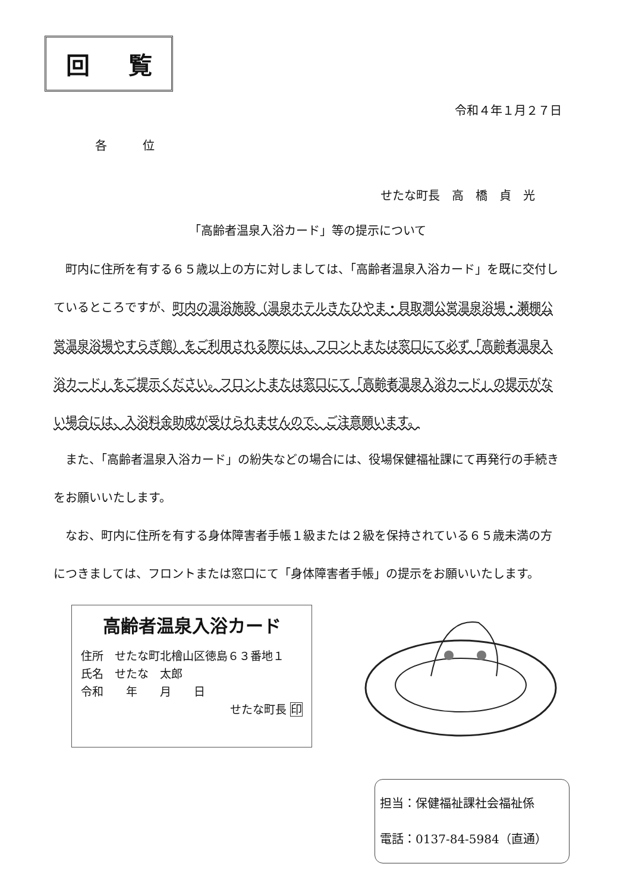回 覧
令和４年１月２７日
各位
せたな町長　高　橋　貞　光
「高齢者温泉入浴カード」等の提示について
　町内に住所を有する６５歳以上の方に対しましては、「高齢者温泉入浴カード」を既に交付しているところですが、町内の温浴施設（温泉ホテルきたひやま・貝取澗公営温泉浴場・瀬棚公営温泉浴場やすらぎ館）をご利用される際には、フロントまたは窓口にて必ず「高齢者温泉入浴カード」をご提示ください。フロントまたは窓口にて「高齢者温泉入浴カード」の提示がない場合には、入浴料金助成が受けられませんので、ご注意願います。
　また、「高齢者温泉入浴カード」の紛失などの場合には、役場保健福祉課にて再発行の手続きをお願いいたします。
　なお、町内に住所を有する身体障害者手帳１級または２級を保持されている６５歳未満の方につきましては、フロントまたは窓口にて「身体障害者手帳」の提示をお願いいたします。
高齢者温泉入浴カード
住所　せたな町北檜山区徳島６３番地１
氏名　せたな　太郎
令和　　年　　月　　日
せたな町長 印
担当：保健福祉課社会福祉係
電話：0137-84-5984（直通）